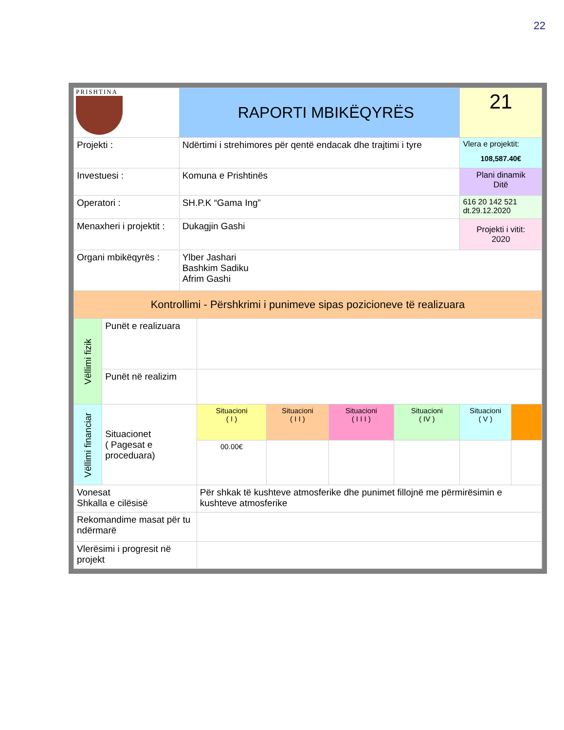22
| PRISHTINA | | RAPORTI MBIKËQYRËS | | | | | 21 | |
| Projekti : | | Ndërtimi i strehimores për qentë endacak dhe trajtimi i tyre | | | | | Vlera e projektit: 108,587.40€ | |
| Investuesi : | | Komuna e Prishtinës | | | | | Plani dinamik Ditë | |
| Operatori : | | SH.P.K “Gama Ing” | | | | | 616 20 142 521 dt.29.12.2020 | |
| Menaxheri i projektit : | | Dukagjin Gashi | | | | | Projekti i vitit: 2020 | |
| Organi mbikëqyrës : | | Ylber Jashari Bashkim Sadiku Afrim Gashi | | | | | | |
| Kontrollimi - Përshkrimi i punimeve sipas pozicioneve të realizuara | | | | | | | | |
| Vëllimi fizik | Punët e realizuara | | | | | | | |
| | Punët në realizim | | | | | | | |
| Vëllimi financiar | Situacionet ( Pagesat e proceduara) | | Situacioni ( I ) | Situacioni ( I I ) | Situacioni ( I I I ) | Situacioni ( IV ) | Situacioni ( V ) | |
| | | | 00.00€ | | | | | |
| Vonesat Shkalla e cilësisë | | | Për shkak të kushteve atmosferike dhe punimet fillojnë me përmirësimin e kushteve atmosferike | | | | | |
| Rekomandime masat për tu ndërmarë | | | | | | | | |
| Vlerësimi i progresit në projekt | | | | | | | | |